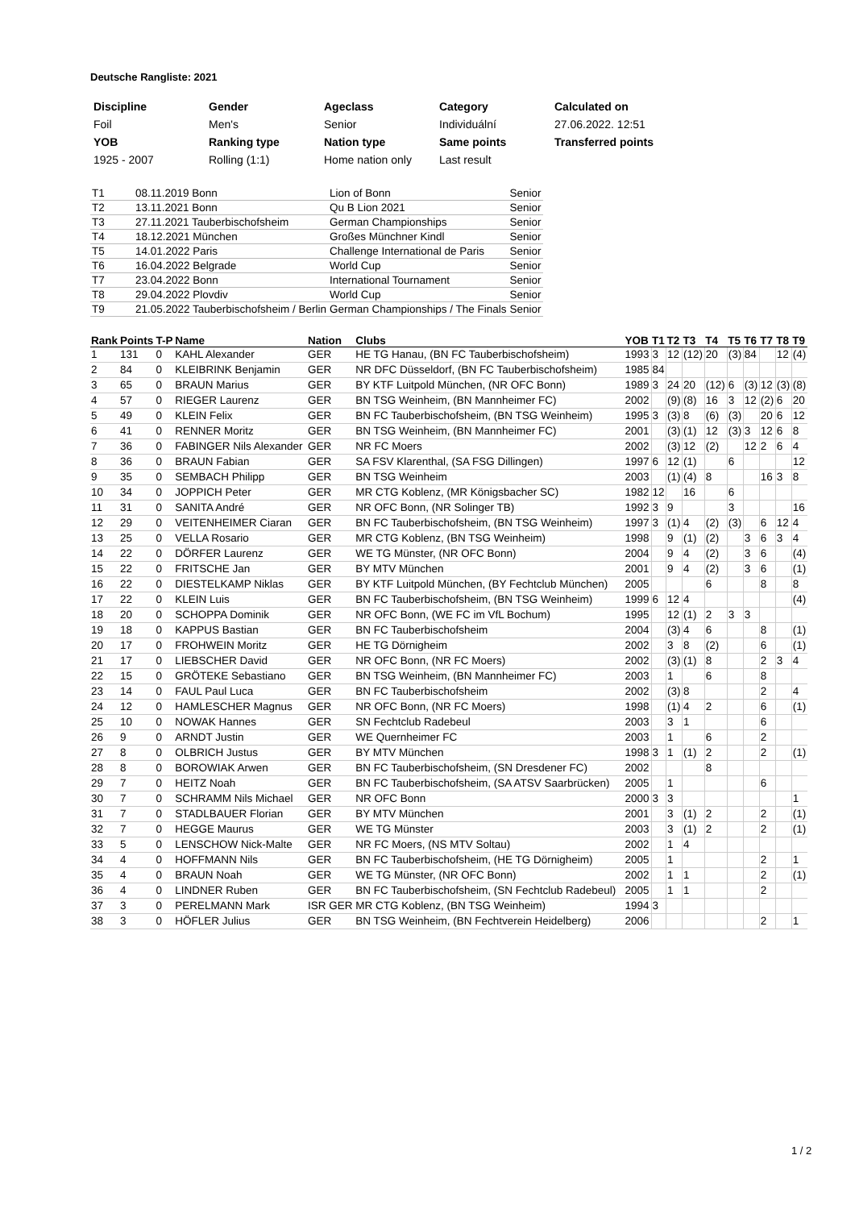Deutsche Rangliste: 2021
| Discipline | Gender | Ageclass | Category | Calculated on |
| Foil | Men's | Senior | Individuální | 27.06.2022. 12:51 |
| YOB | Ranking type | Nation type | Same points | Transferred points |
| 1925 - 2007 | Rolling (1:1) | Home nation only | Last result | |
| T1 | 08.11.2019 Bonn | Lion of Bonn | Senior |
| T2 | 13.11.2021 Bonn | Qu B Lion 2021 | Senior |
| T3 | 27.11.2021 Tauberbischofsheim | German Championships | Senior |
| T4 | 18.12.2021 München | Großes Münchner Kindl | Senior |
| T5 | 14.01.2022 Paris | Challenge International de Paris | Senior |
| T6 | 16.04.2022 Belgrade | World Cup | Senior |
| T7 | 23.04.2022 Bonn | International Tournament | Senior |
| T8 | 29.04.2022 Plovdiv | World Cup | Senior |
| T9 | 21.05.2022 Tauberbischofsheim / Berlin | German Championships / The Finals | Senior |
| Rank | Points | T-P | Name | Nation | Clubs | YOB | T1 | T2 | T3 | T4 | T5 | T6 | T7 | T8 | T9 |
| --- | --- | --- | --- | --- | --- | --- | --- | --- | --- | --- | --- | --- | --- | --- | --- |
| 1 | 131 | 0 | KAHL Alexander | GER | HE TG Hanau, (BN FC Tauberbischofsheim) | 1993 | 3 | 12 | (12) | 20 | (3) | 84 | | 12 | (4) |
| 2 | 84 | 0 | KLEIBRINK Benjamin | GER | NR DFC Düsseldorf, (BN FC Tauberbischofsheim) | 1985 | 84 | | | | | | | | |
| 3 | 65 | 0 | BRAUN Marius | GER | BY KTF Luitpold München, (NR OFC Bonn) | 1989 | 3 | 24 | 20 | (12) | 6 | (3) | 12 | (3) | (8) |
| 4 | 57 | 0 | RIEGER Laurenz | GER | BN TSG Weinheim, (BN Mannheimer FC) | 2002 | | (9) | (8) | 16 | 3 | 12 | (2) | 6 | 20 |
| 5 | 49 | 0 | KLEIN Felix | GER | BN FC Tauberbischofsheim, (BN TSG Weinheim) | 1995 | 3 | (3) | 8 | (6) | (3) | | 20 | 6 | 12 |
| 6 | 41 | 0 | RENNER Moritz | GER | BN TSG Weinheim, (BN Mannheimer FC) | 2001 | | (3) | (1) | 12 | (3) | 3 | 12 | 6 | 8 |
| 7 | 36 | 0 | FABINGER Nils Alexander | GER | NR FC Moers | 2002 | | (3) | 12 | (2) | | 12 | 2 | 6 | 4 |
| 8 | 36 | 0 | BRAUN Fabian | GER | SA FSV Klarenthal, (SA FSG Dillingen) | 1997 | 6 | 12 | (1) | | 6 | | | | 12 |
| 9 | 35 | 0 | SEMBACH Philipp | GER | BN TSG Weinheim | 2003 | | (1) | (4) | 8 | | | 16 | 3 | 8 |
| 10 | 34 | 0 | JOPPICH Peter | GER | MR CTG Koblenz, (MR Königsbacher SC) | 1982 | 12 | | 16 | | 6 | | | | |
| 11 | 31 | 0 | SANITA André | GER | NR OFC Bonn, (NR Solinger TB) | 1992 | 3 | 9 | | | 3 | | | | 16 |
| 12 | 29 | 0 | VEITENHEIMER Ciaran | GER | BN FC Tauberbischofsheim, (BN TSG Weinheim) | 1997 | 3 | (1) | 4 | (2) | (3) | | 6 | 12 | 4 |
| 13 | 25 | 0 | VELLA Rosario | GER | MR CTG Koblenz, (BN TSG Weinheim) | 1998 | | 9 | (1) | (2) | | 3 | 6 | 3 | 4 |
| 14 | 22 | 0 | DÖRFER Laurenz | GER | WE TG Münster, (NR OFC Bonn) | 2004 | | 9 | 4 | (2) | | 3 | 6 | | (4) |
| 15 | 22 | 0 | FRITSCHE Jan | GER | BY MTV München | 2001 | | 9 | 4 | (2) | | 3 | 6 | | (1) |
| 16 | 22 | 0 | DIESTELKAMP Niklas | GER | BY KTF Luitpold München, (BY Fechtclub München) | 2005 | | | | 6 | | | 8 | | 8 |
| 17 | 22 | 0 | KLEIN Luis | GER | BN FC Tauberbischofsheim, (BN TSG Weinheim) | 1999 | 6 | 12 | 4 | | | | | | (4) |
| 18 | 20 | 0 | SCHOPPA Dominik | GER | NR OFC Bonn, (WE FC im VfL Bochum) | 1995 | | 12 | (1) | 2 | 3 | 3 | | | |
| 19 | 18 | 0 | KAPPUS Bastian | GER | BN FC Tauberbischofsheim | 2004 | | (3) | 4 | 6 | | | 8 | | (1) |
| 20 | 17 | 0 | FROHWEIN Moritz | GER | HE TG Dörnigheim | 2002 | | 3 | 8 | (2) | | | 6 | | (1) |
| 21 | 17 | 0 | LIEBSCHER David | GER | NR OFC Bonn, (NR FC Moers) | 2002 | | (3) | (1) | 8 | | | 2 | 3 | 4 |
| 22 | 15 | 0 | GRÖTEKE Sebastiano | GER | BN TSG Weinheim, (BN Mannheimer FC) | 2003 | | 1 | | 6 | | | 8 | | |
| 23 | 14 | 0 | FAUL Paul Luca | GER | BN FC Tauberbischofsheim | 2002 | | (3) | 8 | | | | 2 | | 4 |
| 24 | 12 | 0 | HAMLESCHER Magnus | GER | NR OFC Bonn, (NR FC Moers) | 1998 | | (1) | 4 | 2 | | | 6 | | (1) |
| 25 | 10 | 0 | NOWAK Hannes | GER | SN Fechtclub Radebeul | 2003 | | 3 | 1 | | | | 6 | | |
| 26 | 9 | 0 | ARNDT Justin | GER | WE Quernheimer FC | 2003 | | 1 | | 6 | | | 2 | | |
| 27 | 8 | 0 | OLBRICH Justus | GER | BY MTV München | 1998 | 3 | 1 | (1) | 2 | | | 2 | | (1) |
| 28 | 8 | 0 | BOROWIAK Arwen | GER | BN FC Tauberbischofsheim, (SN Dresdener FC) | 2002 | | | | 8 | | | | | |
| 29 | 7 | 0 | HEITZ Noah | GER | BN FC Tauberbischofsheim, (SA ATSV Saarbrücken) | 2005 | | 1 | | | | | 6 | | |
| 30 | 7 | 0 | SCHRAMM Nils Michael | GER | NR OFC Bonn | 2000 | 3 | 3 | | | | | | | 1 |
| 31 | 7 | 0 | STADLBAUER Florian | GER | BY MTV München | 2001 | | 3 | (1) | 2 | | | 2 | | (1) |
| 32 | 7 | 0 | HEGGE Maurus | GER | WE TG Münster | 2003 | | 3 | (1) | 2 | | | 2 | | (1) |
| 33 | 5 | 0 | LENSCHOW Nick-Malte | GER | NR FC Moers, (NS MTV Soltau) | 2002 | | 1 | 4 | | | | | | |
| 34 | 4 | 0 | HOFFMANN Nils | GER | BN FC Tauberbischofsheim, (HE TG Dörnigheim) | 2005 | | 1 | | | | | 2 | | 1 |
| 35 | 4 | 0 | BRAUN Noah | GER | WE TG Münster, (NR OFC Bonn) | 2002 | | 1 | 1 | | | | 2 | | (1) |
| 36 | 4 | 0 | LINDNER Ruben | GER | BN FC Tauberbischofsheim, (SN Fechtclub Radebeul) | 2005 | | 1 | 1 | | | | 2 | | |
| 37 | 3 | 0 | PERELMANN Mark | ISR GER | MR CTG Koblenz, (BN TSG Weinheim) | 1994 | 3 | | | | | | | | |
| 38 | 3 | 0 | HÖFLER Julius | GER | BN TSG Weinheim, (BN Fechtverein Heidelberg) | 2006 | | | | | | | 2 | | 1 |
1 / 2